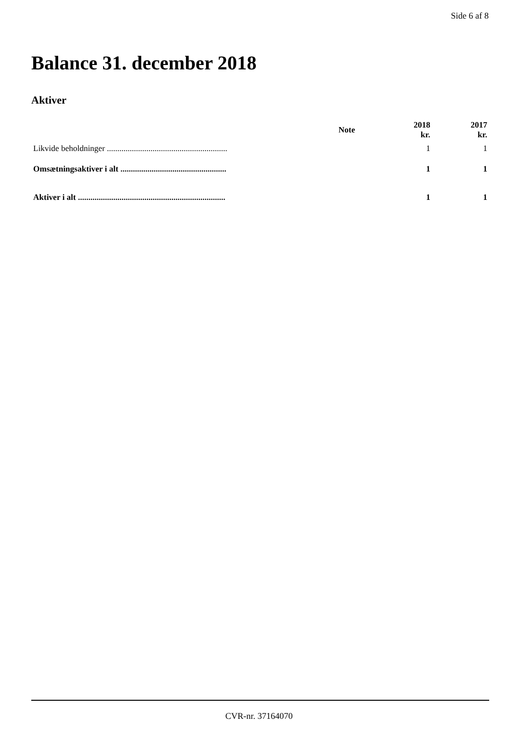Side 6 af 8
Balance 31. december 2018
Aktiver
| | Note | 2018 kr. | 2017 kr. |
| --- | --- | --- | --- |
| Likvide beholdninger .......................................................... | | 1 | 1 |
| Omsætningsaktiver i alt ................................................... | | 1 | 1 |
| Aktiver i alt ....................................................................... | | 1 | 1 |
CVR-nr. 37164070